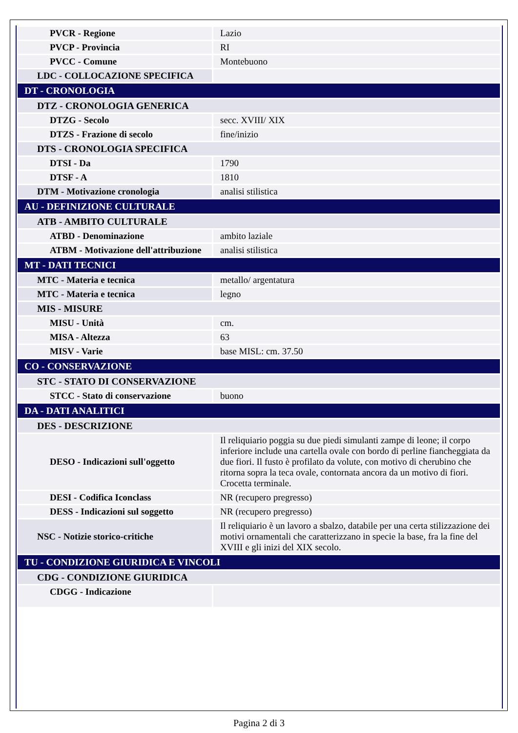| PVCR - Regione | Lazio |
| PVCP - Provincia | RI |
| PVCC - Comune | Montebuono |
| LDC - COLLOCAZIONE SPECIFICA | |
| DT - CRONOLOGIA | |
| DTZ - CRONOLOGIA GENERICA | |
| DTZG - Secolo | secc. XVIII/ XIX |
| DTZS - Frazione di secolo | fine/inizio |
| DTS - CRONOLOGIA SPECIFICA | |
| DTSI - Da | 1790 |
| DTSF - A | 1810 |
| DTM - Motivazione cronologia | analisi stilistica |
| AU - DEFINIZIONE CULTURALE | |
| ATB - AMBITO CULTURALE | |
| ATBD - Denominazione | ambito laziale |
| ATBM - Motivazione dell'attribuzione | analisi stilistica |
| MT - DATI TECNICI | |
| MTC - Materia e tecnica | metallo/ argentatura |
| MTC - Materia e tecnica | legno |
| MIS - MISURE | |
| MISU - Unità | cm. |
| MISA - Altezza | 63 |
| MISV - Varie | base MISL: cm. 37.50 |
| CO - CONSERVAZIONE | |
| STC - STATO DI CONSERVAZIONE | |
| STCC - Stato di conservazione | buono |
| DA - DATI ANALITICI | |
| DES - DESCRIZIONE | |
| DESO - Indicazioni sull'oggetto | Il reliquiario poggia su due piedi simulanti zampe di leone; il corpo inferiore include una cartella ovale con bordo di perline fiancheggiata da due fiori. Il fusto è profilato da volute, con motivo di cherubino che ritorna sopra la teca ovale, contornata ancora da un motivo di fiori. Crocetta terminale. |
| DESI - Codifica Iconclass | NR (recupero pregresso) |
| DESS - Indicazioni sul soggetto | NR (recupero pregresso) |
| NSC - Notizie storico-critiche | Il reliquiario è un lavoro a sbalzo, databile per una certa stilizzazione dei motivi ornamentali che caratterizzano in specie la base, fra la fine del XVIII e gli inizi del XIX secolo. |
| TU - CONDIZIONE GIURIDICA E VINCOLI | |
| CDG - CONDIZIONE GIURIDICA | |
| CDGG - Indicazione | |
Pagina 2 di 3